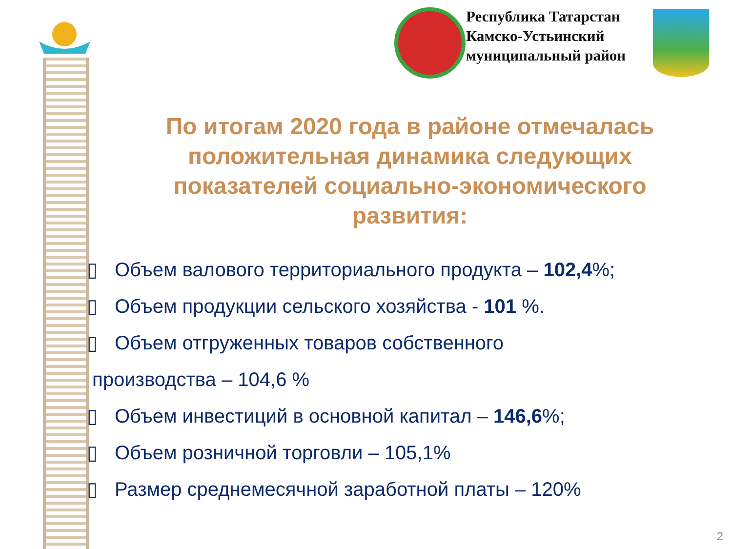Республика Татарстан
Камско-Устьинский
муниципальный район
По итогам 2020 года в районе отмечалась положительная динамика следующих показателей социально-экономического развития:
▯ Объем валового территориального продукта – 102,4%;
▯ Объем продукции сельского хозяйства - 101 %.
▯ Объем отгруженных товаров собственного
производства – 104,6 %
▯ Объем инвестиций в основной капитал – 146,6%;
▯ Объем розничной торговли – 105,1%
▯ Размер среднемесячной заработной платы – 120%
2